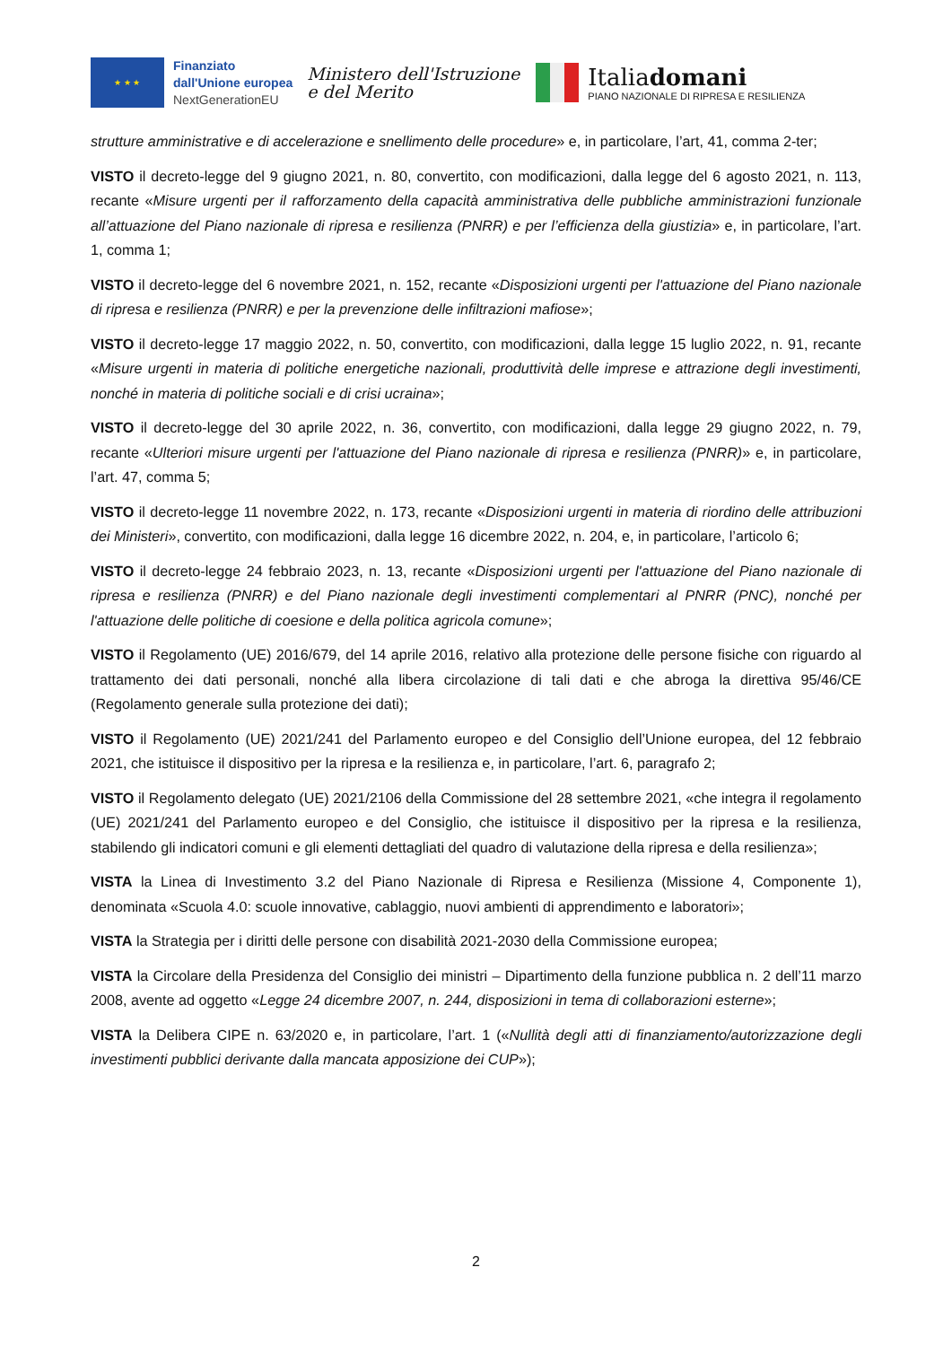★ ★ ★
Finanziato
dall'Unione europea
NextGenerationEU
Ministero dell'Istruzione
e del Merito
Italiadomani
PIANO NAZIONALE DI RIPRESA E RESILIENZA
strutture amministrative e di accelerazione e snellimento delle procedure» e, in particolare, l’art, 41, comma 2-ter;
VISTO il decreto-legge del 9 giugno 2021, n. 80, convertito, con modificazioni, dalla legge del 6 agosto 2021, n. 113, recante «Misure urgenti per il rafforzamento della capacità amministrativa delle pubbliche amministrazioni funzionale all’attuazione del Piano nazionale di ripresa e resilienza (PNRR) e per l’efficienza della giustizia» e, in particolare, l’art. 1, comma 1;
VISTO il decreto-legge del 6 novembre 2021, n. 152, recante «Disposizioni urgenti per l'attuazione del Piano nazionale di ripresa e resilienza (PNRR) e per la prevenzione delle infiltrazioni mafiose»;
VISTO il decreto-legge 17 maggio 2022, n. 50, convertito, con modificazioni, dalla legge 15 luglio 2022, n. 91, recante «Misure urgenti in materia di politiche energetiche nazionali, produttività delle imprese e attrazione degli investimenti, nonché in materia di politiche sociali e di crisi ucraina»;
VISTO il decreto-legge del 30 aprile 2022, n. 36, convertito, con modificazioni, dalla legge 29 giugno 2022, n. 79, recante «Ulteriori misure urgenti per l'attuazione del Piano nazionale di ripresa e resilienza (PNRR)» e, in particolare, l’art. 47, comma 5;
VISTO il decreto-legge 11 novembre 2022, n. 173, recante «Disposizioni urgenti in materia di riordino delle attribuzioni dei Ministeri», convertito, con modificazioni, dalla legge 16 dicembre 2022, n. 204, e, in particolare, l’articolo 6;
VISTO il decreto-legge 24 febbraio 2023, n. 13, recante «Disposizioni urgenti per l'attuazione del Piano nazionale di ripresa e resilienza (PNRR) e del Piano nazionale degli investimenti complementari al PNRR (PNC), nonché per l'attuazione delle politiche di coesione e della politica agricola comune»;
VISTO il Regolamento (UE) 2016/679, del 14 aprile 2016, relativo alla protezione delle persone fisiche con riguardo al trattamento dei dati personali, nonché alla libera circolazione di tali dati e che abroga la direttiva 95/46/CE (Regolamento generale sulla protezione dei dati);
VISTO il Regolamento (UE) 2021/241 del Parlamento europeo e del Consiglio dell’Unione europea, del 12 febbraio 2021, che istituisce il dispositivo per la ripresa e la resilienza e, in particolare, l’art. 6, paragrafo 2;
VISTO il Regolamento delegato (UE) 2021/2106 della Commissione del 28 settembre 2021, «che integra il regolamento (UE) 2021/241 del Parlamento europeo e del Consiglio, che istituisce il dispositivo per la ripresa e la resilienza, stabilendo gli indicatori comuni e gli elementi dettagliati del quadro di valutazione della ripresa e della resilienza»;
VISTA la Linea di Investimento 3.2 del Piano Nazionale di Ripresa e Resilienza (Missione 4, Componente 1), denominata «Scuola 4.0: scuole innovative, cablaggio, nuovi ambienti di apprendimento e laboratori»;
VISTA la Strategia per i diritti delle persone con disabilità 2021-2030 della Commissione europea;
VISTA la Circolare della Presidenza del Consiglio dei ministri – Dipartimento della funzione pubblica n. 2 dell’11 marzo 2008, avente ad oggetto «Legge 24 dicembre 2007, n. 244, disposizioni in tema di collaborazioni esterne»;
VISTA la Delibera CIPE n. 63/2020 e, in particolare, l’art. 1 («Nullità degli atti di finanziamento/autorizzazione degli investimenti pubblici derivante dalla mancata apposizione dei CUP»);
2